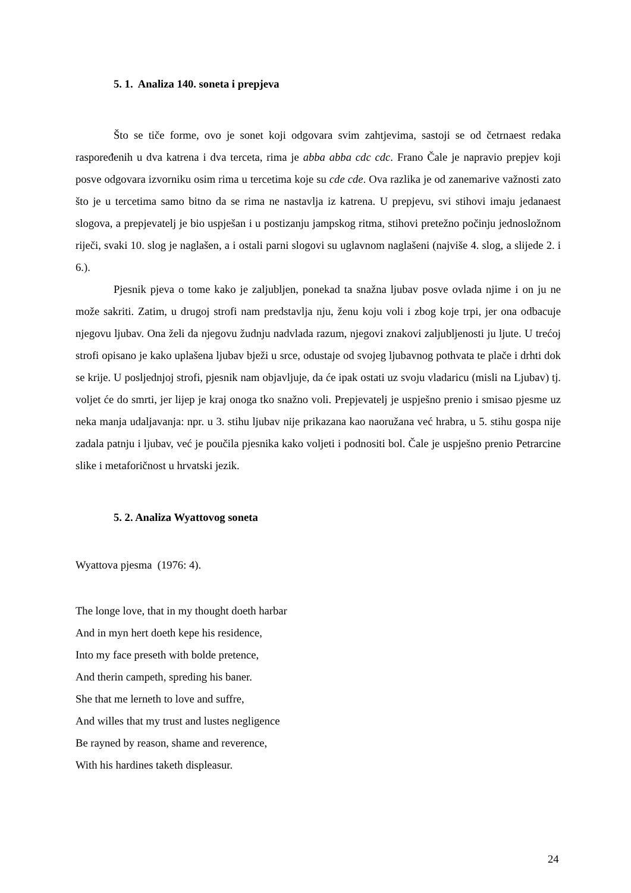5. 1. Analiza 140. soneta i prepjeva
Što se tiče forme, ovo je sonet koji odgovara svim zahtjevima, sastoji se od četrnaest redaka raspoređenih u dva katrena i dva terceta, rima je abba abba cdc cdc. Frano Čale je napravio prepjev koji posve odgovara izvorniku osim rima u tercetima koje su cde cde. Ova razlika je od zanemarive važnosti zato što je u tercetima samo bitno da se rima ne nastavlja iz katrena. U prepjevu, svi stihovi imaju jedanaest slogova, a prepjevatelj je bio uspješan i u postizanju jampskog ritma, stihovi pretežno počinju jednosložnom riječi, svaki 10. slog je naglašen, a i ostali parni slogovi su uglavnom naglašeni (najviše 4. slog, a slijede 2. i 6.).
Pjesnik pjeva o tome kako je zaljubljen, ponekad ta snažna ljubav posve ovlada njime i on ju ne može sakriti. Zatim, u drugoj strofi nam predstavlja nju, ženu koju voli i zbog koje trpi, jer ona odbacuje njegovu ljubav. Ona želi da njegovu žudnju nadvlada razum, njegovi znakovi zaljubljenosti ju ljute. U trećoj strofi opisano je kako uplašena ljubav bježi u srce, odustaje od svojeg ljubavnog pothvata te plače i drhti dok se krije. U posljednjoj strofi, pjesnik nam objavljuje, da će ipak ostati uz svoju vladaricu (misli na Ljubav) tj. voljet će do smrti, jer lijep je kraj onoga tko snažno voli. Prepjevatelj je uspješno prenio i smisao pjesme uz neka manja udaljavanja: npr. u 3. stihu ljubav nije prikazana kao naoružana već hrabra, u 5. stihu gospa nije zadala patnju i ljubav, već je poučila pjesnika kako voljeti i podnositi bol. Čale je uspješno prenio Petrarcine slike i metaforičnost u hrvatski jezik.
5. 2. Analiza Wyattovog soneta
Wyattova pjesma (1976: 4).
The longe love, that in my thought doeth harbar
And in myn hert doeth kepe his residence,
Into my face preseth with bolde pretence,
And therin campeth, spreding his baner.
She that me lerneth to love and suffre,
And willes that my trust and lustes negligence
Be rayned by reason, shame and reverence,
With his hardines taketh displeasur.
24